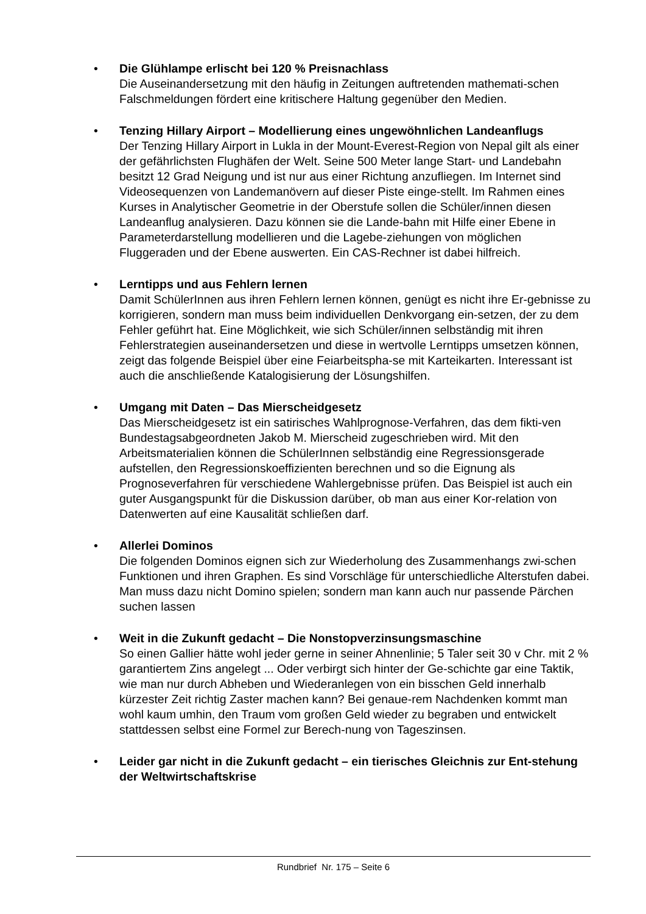• Die Glühlampe erlischt bei 120 % Preisnachlass
Die Auseinandersetzung mit den häufig in Zeitungen auftretenden mathemati-schen Falschmeldungen fördert eine kritischere Haltung gegenüber den Medien.
• Tenzing Hillary Airport – Modellierung eines ungewöhnlichen Landeanflugs
Der Tenzing Hillary Airport in Lukla in der Mount-Everest-Region von Nepal gilt als einer der gefährlichsten Flughäfen der Welt. Seine 500 Meter lange Start- und Landebahn besitzt 12 Grad Neigung und ist nur aus einer Richtung anzufliegen. Im Internet sind Videosequenzen von Landemanövern auf dieser Piste einge-stellt. Im Rahmen eines Kurses in Analytischer Geometrie in der Oberstufe sollen die Schüler/innen diesen Landeanflug analysieren. Dazu können sie die Lande-bahn mit Hilfe einer Ebene in Parameterdarstellung modellieren und die Lagebe-ziehungen von möglichen Fluggeraden und der Ebene auswerten. Ein CAS-Rechner ist dabei hilfreich.
• Lerntipps und aus Fehlern lernen
Damit SchülerInnen aus ihren Fehlern lernen können, genügt es nicht ihre Er-gebnisse zu korrigieren, sondern man muss beim individuellen Denkvorgang ein-setzen, der zu dem Fehler geführt hat. Eine Möglichkeit, wie sich Schüler/innen selbständig mit ihren Fehlerstrategien auseinandersetzen und diese in wertvolle Lerntipps umsetzen können, zeigt das folgende Beispiel über eine Feiarbeitspha-se mit Karteikarten. Interessant ist auch die anschließende Katalogisierung der Lösungshilfen.
• Umgang mit Daten – Das Mierscheidgesetz
Das Mierscheidgesetz ist ein satirisches Wahlprognose-Verfahren, das dem fikti-ven Bundestagsabgeordneten Jakob M. Mierscheid zugeschrieben wird. Mit den Arbeitsmaterialien können die SchülerInnen selbständig eine Regressionsgerade aufstellen, den Regressionskoeffizienten berechnen und so die Eignung als Prognoseverfahren für verschiedene Wahlergebnisse prüfen. Das Beispiel ist auch ein guter Ausgangspunkt für die Diskussion darüber, ob man aus einer Kor-relation von Datenwerten auf eine Kausalität schließen darf.
• Allerlei Dominos
Die folgenden Dominos eignen sich zur Wiederholung des Zusammenhangs zwi-schen Funktionen und ihren Graphen. Es sind Vorschläge für unterschiedliche Alterstufen dabei. Man muss dazu nicht Domino spielen; sondern man kann auch nur passende Pärchen suchen lassen
• Weit in die Zukunft gedacht – Die Nonstopverzinsungsmaschine
So einen Gallier hätte wohl jeder gerne in seiner Ahnenlinie; 5 Taler seit 30 v Chr. mit 2 % garantiertem Zins angelegt ... Oder verbirgt sich hinter der Ge-schichte gar eine Taktik, wie man nur durch Abheben und Wiederanlegen von ein bisschen Geld innerhalb kürzester Zeit richtig Zaster machen kann? Bei genaue-rem Nachdenken kommt man wohl kaum umhin, den Traum vom großen Geld wieder zu begraben und entwickelt stattdessen selbst eine Formel zur Berech-nung von Tageszinsen.
• Leider gar nicht in die Zukunft gedacht – ein tierisches Gleichnis zur Ent-stehung der Weltwirtschaftskrise
Rundbrief Nr. 175 – Seite 6